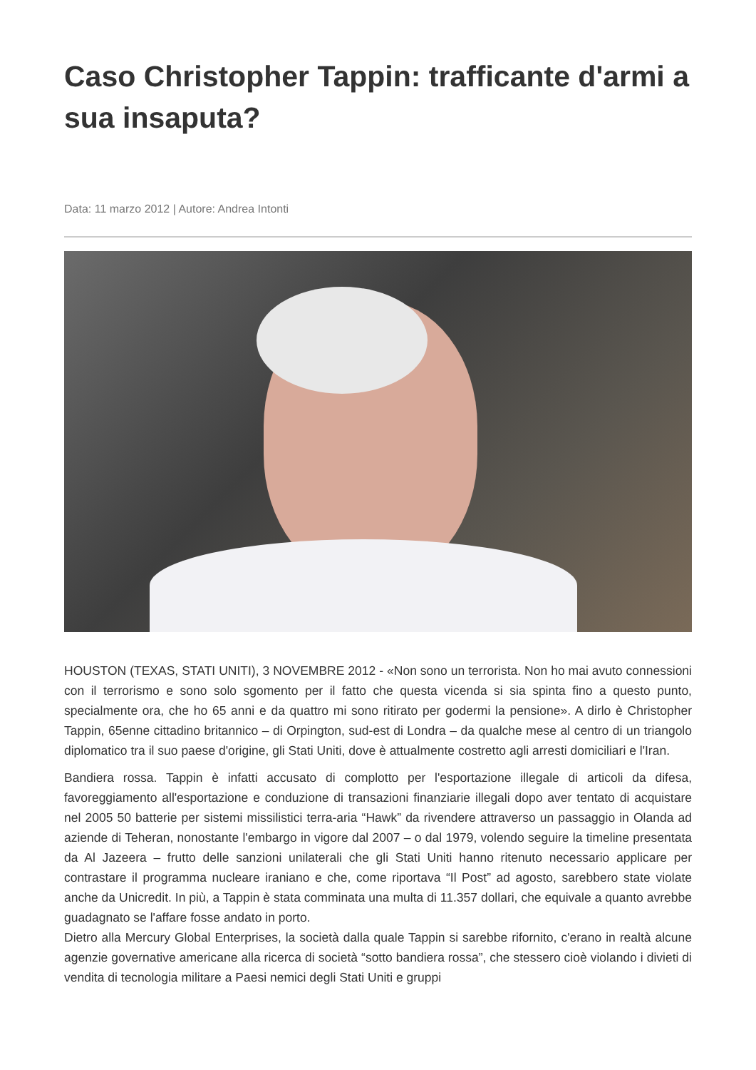Caso Christopher Tappin: trafficante d'armi a sua insaputa?
Data: 11 marzo 2012 | Autore: Andrea Intonti
HOUSTON (TEXAS, STATI UNITI), 3 NOVEMBRE 2012 - «Non sono un terrorista. Non ho mai avuto connessioni con il terrorismo e sono solo sgomento per il fatto che questa vicenda si sia spinta fino a questo punto, specialmente ora, che ho 65 anni e da quattro mi sono ritirato per godermi la pensione». A dirlo è Christopher Tappin, 65enne cittadino britannico – di Orpington, sud-est di Londra – da qualche mese al centro di un triangolo diplomatico tra il suo paese d'origine, gli Stati Uniti, dove è attualmente costretto agli arresti domiciliari e l'Iran.
Bandiera rossa. Tappin è infatti accusato di complotto per l'esportazione illegale di articoli da difesa, favoreggiamento all'esportazione e conduzione di transazioni finanziarie illegali dopo aver tentato di acquistare nel 2005 50 batterie per sistemi missilistici terra-aria “Hawk” da rivendere attraverso un passaggio in Olanda ad aziende di Teheran, nonostante l'embargo in vigore dal 2007 – o dal 1979, volendo seguire la timeline presentata da Al Jazeera – frutto delle sanzioni unilaterali che gli Stati Uniti hanno ritenuto necessario applicare per contrastare il programma nucleare iraniano e che, come riportava “Il Post” ad agosto, sarebbero state violate anche da Unicredit. In più, a Tappin è stata comminata una multa di 11.357 dollari, che equivale a quanto avrebbe guadagnato se l'affare fosse andato in porto.
Dietro alla Mercury Global Enterprises, la società dalla quale Tappin si sarebbe rifornito, c'erano in realtà alcune agenzie governative americane alla ricerca di società “sotto bandiera rossa”, che stessero cioè violando i divieti di vendita di tecnologia militare a Paesi nemici degli Stati Uniti e gruppi